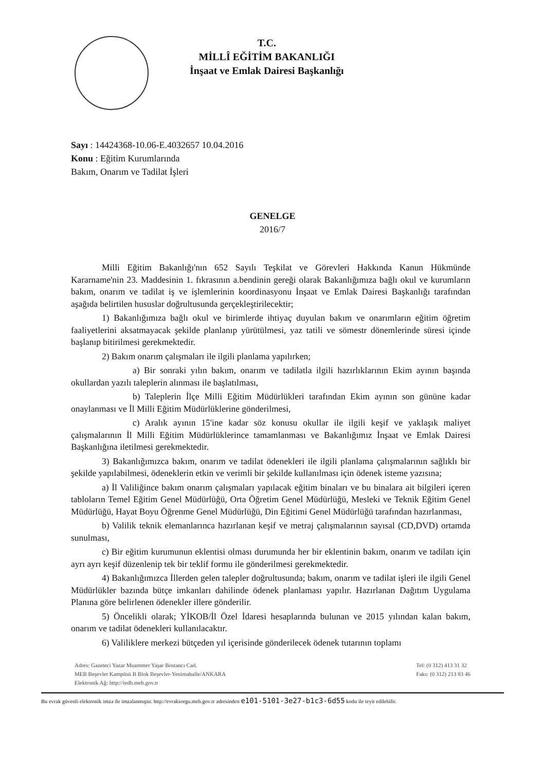T.C.
MİLLÎ EĞİTİM BAKANLIĞI
İnşaat ve Emlak Dairesi Başkanlığı
Sayı : 14424368-10.06-E.4032657 10.04.2016
Konu : Eğitim Kurumlarında
Bakım, Onarım ve Tadilat İşleri
GENELGE
2016/7
Milli Eğitim Bakanlığı'nın 652 Sayılı Teşkilat ve Görevleri Hakkında Kanun Hükmünde Kararname'nin 23. Maddesinin 1. fıkrasının a.bendinin gereği olarak Bakanlığımıza bağlı okul ve kurumların bakım, onarım ve tadilat iş ve işlemlerinin koordinasyonu İnşaat ve Emlak Dairesi Başkanlığı tarafından aşağıda belirtilen hususlar doğrultusunda gerçekleştirilecektir;
1) Bakanlığımıza bağlı okul ve birimlerde ihtiyaç duyulan bakım ve onarımların eğitim öğretim faaliyetlerini aksatmayacak şekilde planlanıp yürütülmesi, yaz tatili ve sömestr dönemlerinde süresi içinde başlanıp bitirilmesi gerekmektedir.
2) Bakım onarım çalışmaları ile ilgili planlama yapılırken;
a) Bir sonraki yılın bakım, onarım ve tadilatla ilgili hazırlıklarının Ekim ayının başında okullardan yazılı taleplerin alınması ile başlatılması,
b) Taleplerin İlçe Milli Eğitim Müdürlükleri tarafından Ekim ayının son gününe kadar onaylanması ve İl Milli Eğitim Müdürlüklerine gönderilmesi,
c) Aralık ayının 15'ine kadar söz konusu okullar ile ilgili keşif ve yaklaşık maliyet çalışmalarının İl Milli Eğitim Müdürlüklerince tamamlanması ve Bakanlığımız İnşaat ve Emlak Dairesi Başkanlığına iletilmesi gerekmektedir.
3) Bakanlığımızca bakım, onarım ve tadilat ödenekleri ile ilgili planlama çalışmalarının sağlıklı bir şekilde yapılabilmesi, ödeneklerin etkin ve verimli bir şekilde kullanılması için ödenek isteme yazısına;
a) İl Valiliğince bakım onarım çalışmaları yapılacak eğitim binaları ve bu binalara ait bilgileri içeren tabloların Temel Eğitim Genel Müdürlüğü, Orta Öğretim Genel Müdürlüğü, Mesleki ve Teknik Eğitim Genel Müdürlüğü, Hayat Boyu Öğrenme Genel Müdürlüğü, Din Eğitimi Genel Müdürlüğü tarafından hazırlanması,
b) Valilik teknik elemanlarınca hazırlanan keşif ve metraj çalışmalarının sayısal (CD,DVD) ortamda sunulması,
c) Bir eğitim kurumunun eklentisi olması durumunda her bir eklentinin bakım, onarım ve tadilatı için ayrı ayrı keşif düzenlenip tek bir teklif formu ile gönderilmesi gerekmektedir.
4) Bakanlığımızca İllerden gelen talepler doğrultusunda; bakım, onarım ve tadilat işleri ile ilgili Genel Müdürlükler bazında bütçe imkanları dahilinde ödenek planlaması yapılır. Hazırlanan Dağıtım Uygulama Planına göre belirlenen ödenekler illere gönderilir.
5) Öncelikli olarak; YİKOB/İl Özel İdaresi hesaplarında bulunan ve 2015 yılından kalan bakım, onarım ve tadilat ödenekleri kullanılacaktır.
6) Valiliklere merkezi bütçeden yıl içerisinde gönderilecek ödenek tutarının toplamı
Adres: Gazeteci Yazar Muammer Yaşar Bostancı Cad.
MEB Beşevler Kampüsü B Blok Beşevler-Yenimahalle/ANKARA
Elektronik Ağ: http://iedb.meb.gov.tr
Tel: (0 312) 413 31 32
Faks: (0 312) 213 83 46
Bu evrak güvenli elektronik imza ile imzalanmıştır. http://evraksorgu.meb.gov.tr adresinden e101-5101-3e27-b1c3-6d55 kodu ile teyit edilebilir.